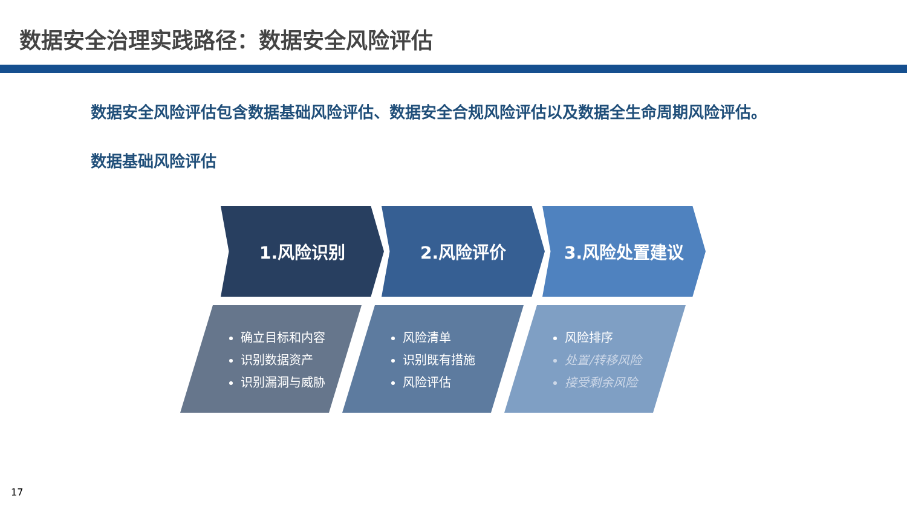数据安全治理实践路径：数据安全风险评估
数据安全风险评估包含数据基础风险评估、数据安全合规风险评估以及数据全生命周期风险评估。
数据基础风险评估
1.风险识别 2.风险评价 3.风险处置建议
确立目标和内容
识别数据资产
识别漏洞与威胁
风险清单
识别既有措施
风险评估
风险排序
处置/转移风险
接受剩余风险
17